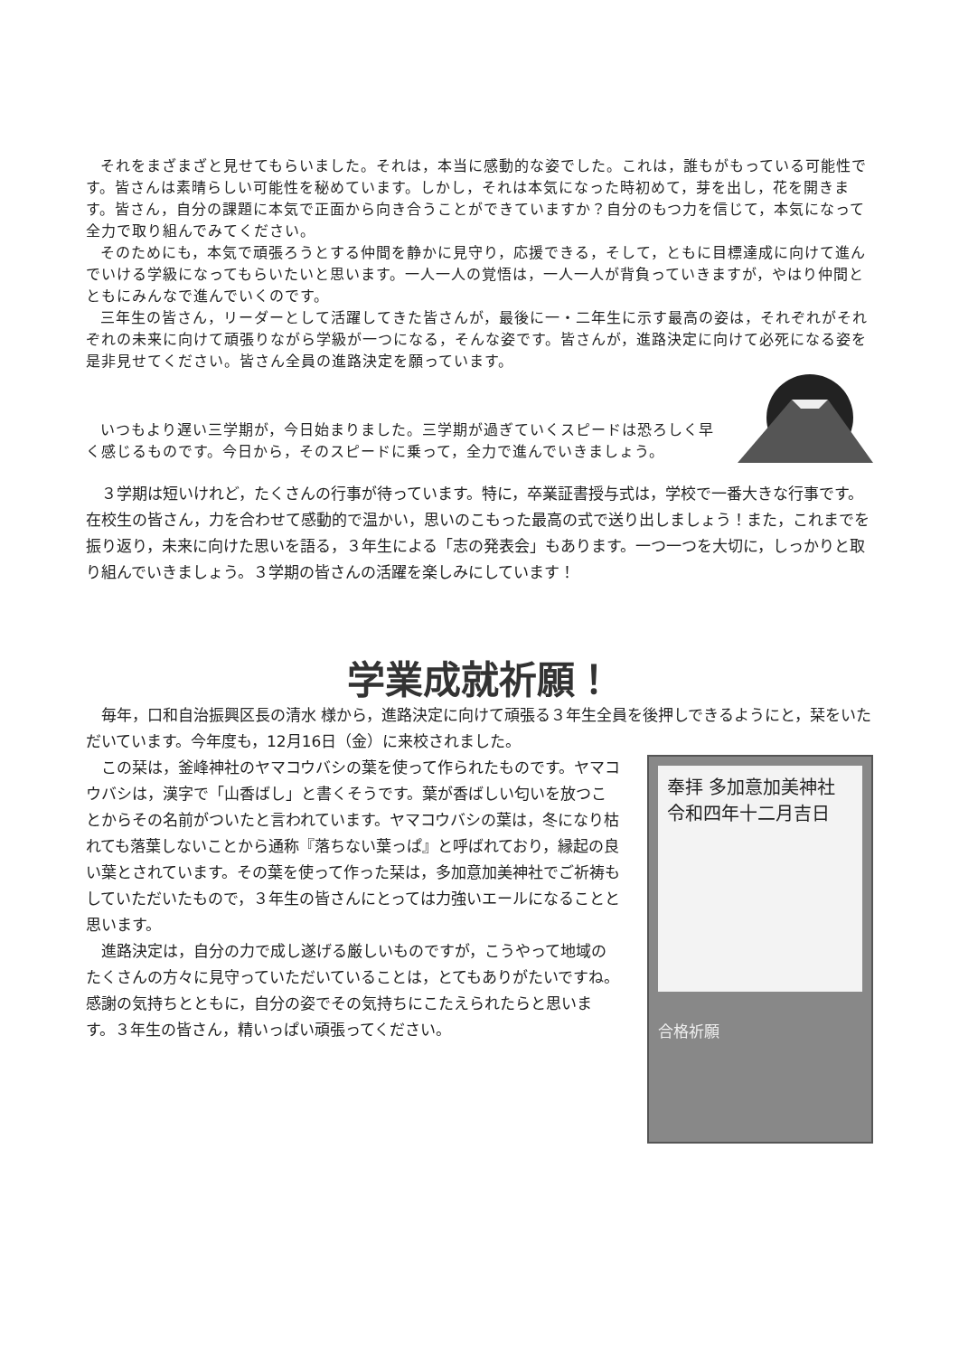それをまざまざと見せてもらいました。それは，本当に感動的な姿でした。これは，誰もがもっている可能性です。皆さんは素晴らしい可能性を秘めています。しかし，それは本気になった時初めて，芽を出し，花を開きます。皆さん，自分の課題に本気で正面から向き合うことができていますか？自分のもつ力を信じて，本気になって全力で取り組んでみてください。
そのためにも，本気で頑張ろうとする仲間を静かに見守り，応援できる，そして，ともに目標達成に向けて進んでいける学級になってもらいたいと思います。一人一人の覚悟は，一人一人が背負っていきますが，やはり仲間とともにみんなで進んでいくのです。
三年生の皆さん，リーダーとして活躍してきた皆さんが，最後に一・二年生に示す最高の姿は，それぞれがそれぞれの未来に向けて頑張りながら学級が一つになる，そんな姿です。皆さんが，進路決定に向けて必死になる姿を是非見せてください。皆さん全員の進路決定を願っています。
いつもより遅い三学期が，今日始まりました。三学期が過ぎていくスピードは恐ろしく早く感じるものです。今日から，そのスピードに乗って，全力で進んでいきましょう。
３学期は短いけれど，たくさんの行事が待っています。特に，卒業証書授与式は，学校で一番大きな行事です。在校生の皆さん，力を合わせて感動的で温かい，思いのこもった最高の式で送り出しましょう！また，これまでを振り返り，未来に向けた思いを語る，３年生による「志の発表会」もあります。一つ一つを大切に，しっかりと取り組んでいきましょう。３学期の皆さんの活躍を楽しみにしています！
学業成就祈願！
毎年，口和自治振興区長の清水 様から，進路決定に向けて頑張る３年生全員を後押しできるようにと，栞をいただいています。今年度も，12月16日（金）に来校されました。
この栞は，釜峰神社のヤマコウバシの葉を使って作られたものです。ヤマコウバシは，漢字で「山香ばし」と書くそうです。葉が香ばしい匂いを放つことからその名前がついたと言われています。ヤマコウバシの葉は，冬になり枯れても落葉しないことから通称『落ちない葉っぱ』と呼ばれており，縁起の良い葉とされています。その葉を使って作った栞は，多加意加美神社でご祈祷もしていただいたもので，３年生の皆さんにとっては力強いエールになることと思います。
進路決定は，自分の力で成し遂げる厳しいものですが，こうやって地域のたくさんの方々に見守っていただいていることは，とてもありがたいですね。感謝の気持ちとともに，自分の姿でその気持ちにこたえられたらと思います。３年生の皆さん，精いっぱい頑張ってください。
奉拝 多加意加美神社
令和四年十二月吉日
合格祈願